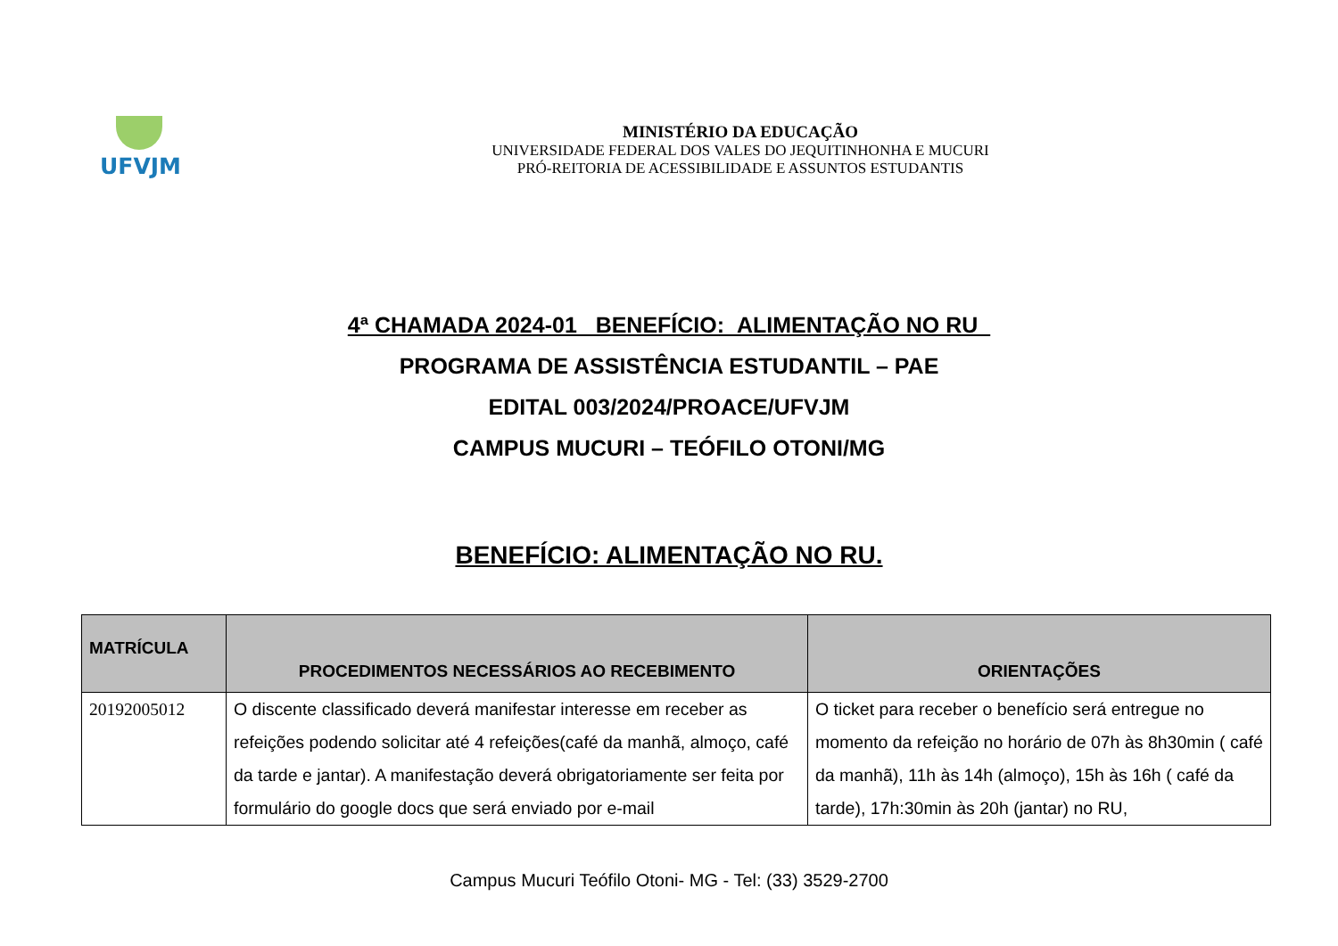UFVJM
MINISTÉRIO DA EDUCAÇÃO
UNIVERSIDADE FEDERAL DOS VALES DO JEQUITINHONHA E MUCURI
PRÓ-REITORIA DE ACESSIBILIDADE E ASSUNTOS ESTUDANTIS
4ª CHAMADA 2024-01 BENEFÍCIO: ALIMENTAÇÃO NO RU
PROGRAMA DE ASSISTÊNCIA ESTUDANTIL – PAE
EDITAL 003/2024/PROACE/UFVJM
CAMPUS MUCURI – TEÓFILO OTONI/MG
BENEFÍCIO: ALIMENTAÇÃO NO RU.
| MATRÍCULA | PROCEDIMENTOS NECESSÁRIOS AO RECEBIMENTO | ORIENTAÇÕES |
| --- | --- | --- |
| 20192005012 | O discente classificado deverá manifestar interesse em receber as refeições podendo solicitar até 4 refeições(café da manhã, almoço, café da tarde e jantar). A manifestação deverá obrigatoriamente ser feita por formulário do google docs que será enviado por e-mail | O ticket para receber o benefício será entregue no momento da refeição no horário de 07h às 8h30min ( café da manhã), 11h às 14h (almoço), 15h às 16h ( café da tarde), 17h:30min às 20h (jantar) no RU, |
Campus Mucuri Teófilo Otoni- MG - Tel: (33) 3529-2700